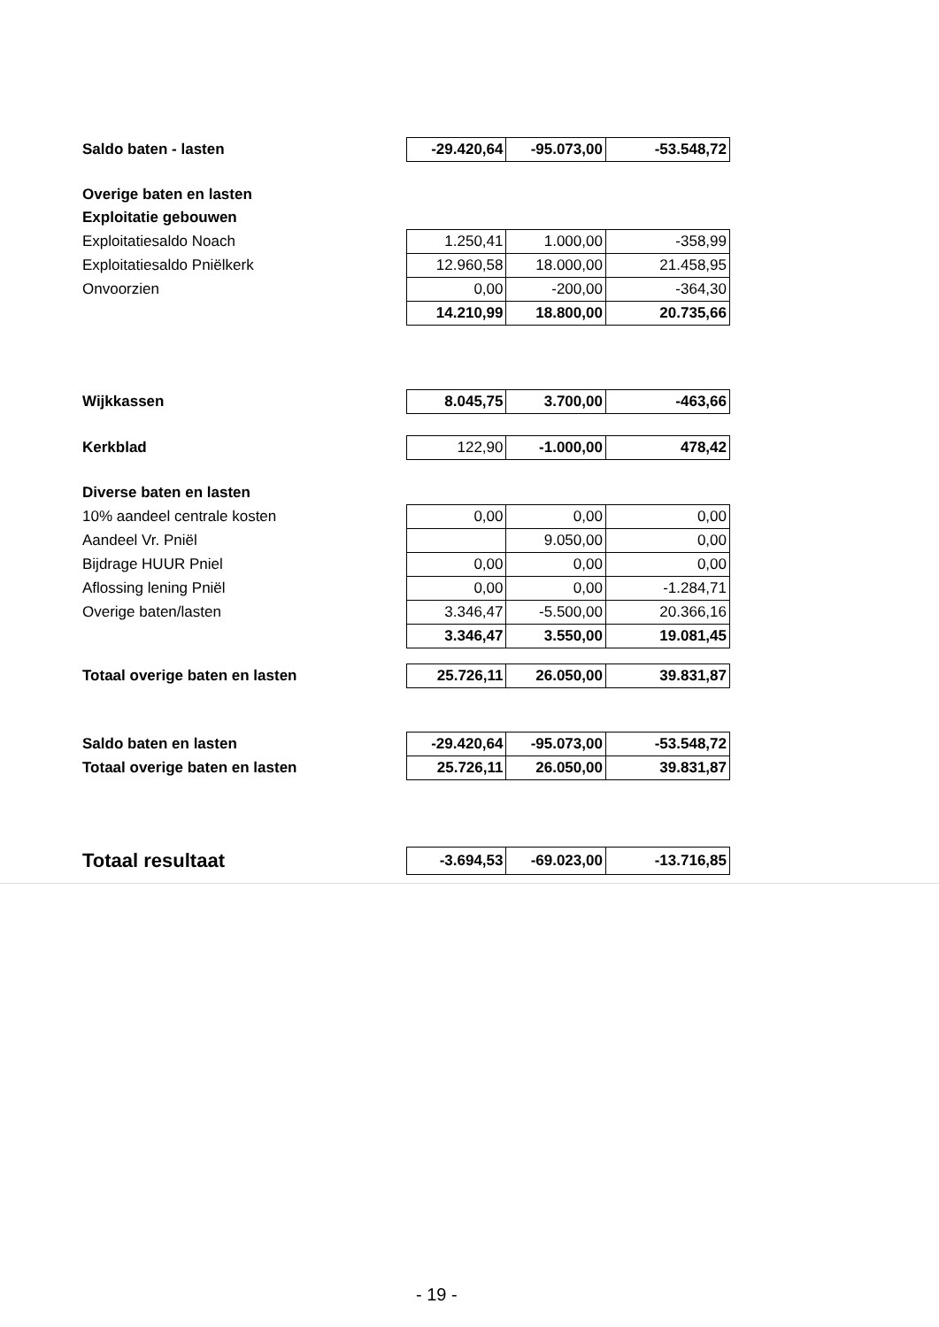| Saldo baten - lasten | -29.420,64 | -95.073,00 | -53.548,72 |
| Overige baten en lasten | | | |
| Exploitatie gebouwen | | | |
| Exploitatiesaldo Noach | 1.250,41 | 1.000,00 | -358,99 |
| Exploitatiesaldo Pniëlkerk | 12.960,58 | 18.000,00 | 21.458,95 |
| Onvoorzien | 0,00 | -200,00 | -364,30 |
| | 14.210,99 | 18.800,00 | 20.735,66 |
| Wijkkassen | 8.045,75 | 3.700,00 | -463,66 |
| Kerkblad | 122,90 | -1.000,00 | 478,42 |
| Diverse baten en lasten | | | |
| 10% aandeel centrale kosten | 0,00 | 0,00 | 0,00 |
| Aandeel Vr. Pniël | | 9.050,00 | 0,00 |
| Bijdrage HUUR Pniel | 0,00 | 0,00 | 0,00 |
| Aflossing lening Pniël | 0,00 | 0,00 | -1.284,71 |
| Overige baten/lasten | 3.346,47 | -5.500,00 | 20.366,16 |
| | 3.346,47 | 3.550,00 | 19.081,45 |
| Totaal overige baten en lasten | 25.726,11 | 26.050,00 | 39.831,87 |
| Saldo baten en lasten | -29.420,64 | -95.073,00 | -53.548,72 |
| Totaal overige baten en lasten | 25.726,11 | 26.050,00 | 39.831,87 |
| Totaal resultaat | -3.694,53 | -69.023,00 | -13.716,85 |
- 19 -